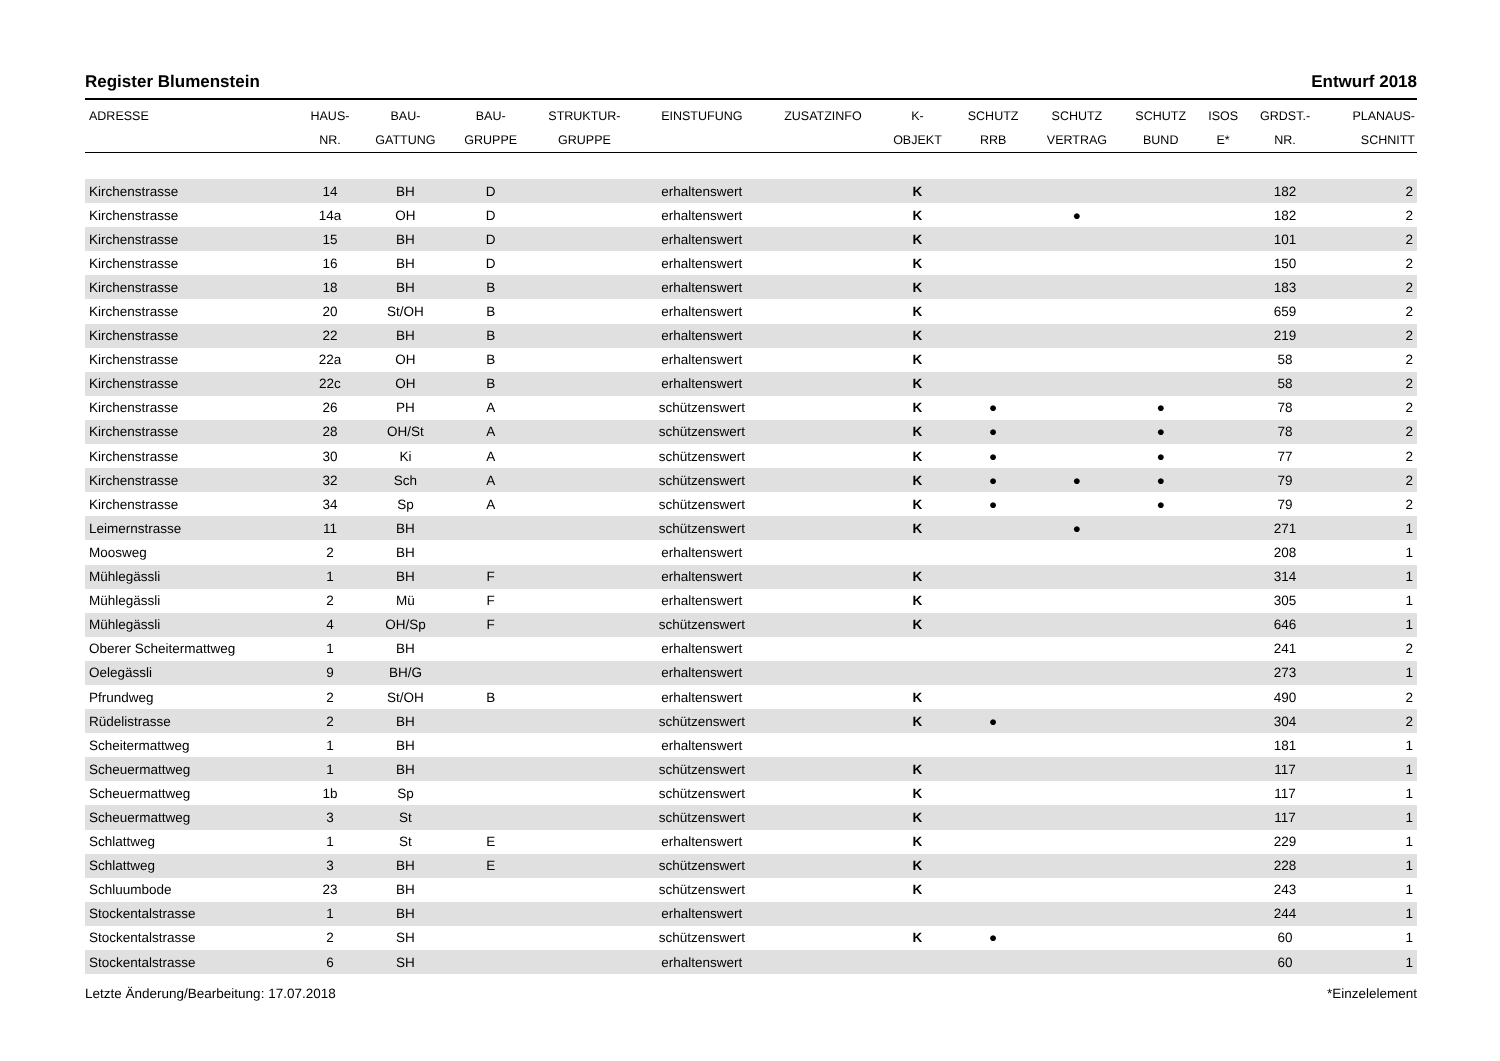Register Blumenstein Entwurf 2018
| ADRESSE | HAUS- NR. | BAU- GATTUNG | BAU- GRUPPE | STRUKTUR- GRUPPE | EINSTUFUNG | ZUSATZINFO | K- OBJEKT | SCHUTZ RRB | SCHUTZ VERTRAG | SCHUTZ BUND | ISOS E* | GRDST.- NR. | PLANAUS- SCHNITT |
| --- | --- | --- | --- | --- | --- | --- | --- | --- | --- | --- | --- | --- | --- |
| Kirchenstrasse | 14 | BH | D | | erhaltenswert | | K | | | | | 182 | 2 |
| Kirchenstrasse | 14a | OH | D | | erhaltenswert | | K | | ● | | | 182 | 2 |
| Kirchenstrasse | 15 | BH | D | | erhaltenswert | | K | | | | | 101 | 2 |
| Kirchenstrasse | 16 | BH | D | | erhaltenswert | | K | | | | | 150 | 2 |
| Kirchenstrasse | 18 | BH | B | | erhaltenswert | | K | | | | | 183 | 2 |
| Kirchenstrasse | 20 | St/OH | B | | erhaltenswert | | K | | | | | 659 | 2 |
| Kirchenstrasse | 22 | BH | B | | erhaltenswert | | K | | | | | 219 | 2 |
| Kirchenstrasse | 22a | OH | B | | erhaltenswert | | K | | | | | 58 | 2 |
| Kirchenstrasse | 22c | OH | B | | erhaltenswert | | K | | | | | 58 | 2 |
| Kirchenstrasse | 26 | PH | A | | schützenswert | | K | ● | | ● | | 78 | 2 |
| Kirchenstrasse | 28 | OH/St | A | | schützenswert | | K | ● | | ● | | 78 | 2 |
| Kirchenstrasse | 30 | Ki | A | | schützenswert | | K | ● | | ● | | 77 | 2 |
| Kirchenstrasse | 32 | Sch | A | | schützenswert | | K | ● | ● | ● | | 79 | 2 |
| Kirchenstrasse | 34 | Sp | A | | schützenswert | | K | ● | | ● | | 79 | 2 |
| Leimernstrasse | 11 | BH | | | schützenswert | | K | | ● | | | 271 | 1 |
| Moosweg | 2 | BH | | | erhaltenswert | | | | | | | 208 | 1 |
| Mühlegässli | 1 | BH | F | | erhaltenswert | | K | | | | | 314 | 1 |
| Mühlegässli | 2 | Mü | F | | erhaltenswert | | K | | | | | 305 | 1 |
| Mühlegässli | 4 | OH/Sp | F | | schützenswert | | K | | | | | 646 | 1 |
| Oberer Scheitermattweg | 1 | BH | | | erhaltenswert | | | | | | | 241 | 2 |
| Oelegässli | 9 | BH/G | | | erhaltenswert | | | | | | | 273 | 1 |
| Pfrundweg | 2 | St/OH | B | | erhaltenswert | | K | | | | | 490 | 2 |
| Rüdelistrasse | 2 | BH | | | schützenswert | | K | ● | | | | 304 | 2 |
| Scheitermattweg | 1 | BH | | | erhaltenswert | | | | | | | 181 | 1 |
| Scheuermattweg | 1 | BH | | | schützenswert | | K | | | | | 117 | 1 |
| Scheuermattweg | 1b | Sp | | | schützenswert | | K | | | | | 117 | 1 |
| Scheuermattweg | 3 | St | | | schützenswert | | K | | | | | 117 | 1 |
| Schlattweg | 1 | St | E | | erhaltenswert | | K | | | | | 229 | 1 |
| Schlattweg | 3 | BH | E | | schützenswert | | K | | | | | 228 | 1 |
| Schluumbode | 23 | BH | | | schützenswert | | K | | | | | 243 | 1 |
| Stockentalstrasse | 1 | BH | | | erhaltenswert | | | | | | | 244 | 1 |
| Stockentalstrasse | 2 | SH | | | schützenswert | | K | ● | | | | 60 | 1 |
| Stockentalstrasse | 6 | SH | | | erhaltenswert | | | | | | | 60 | 1 |
Letzte Änderung/Bearbeitung: 17.07.2018 *Einzelelement